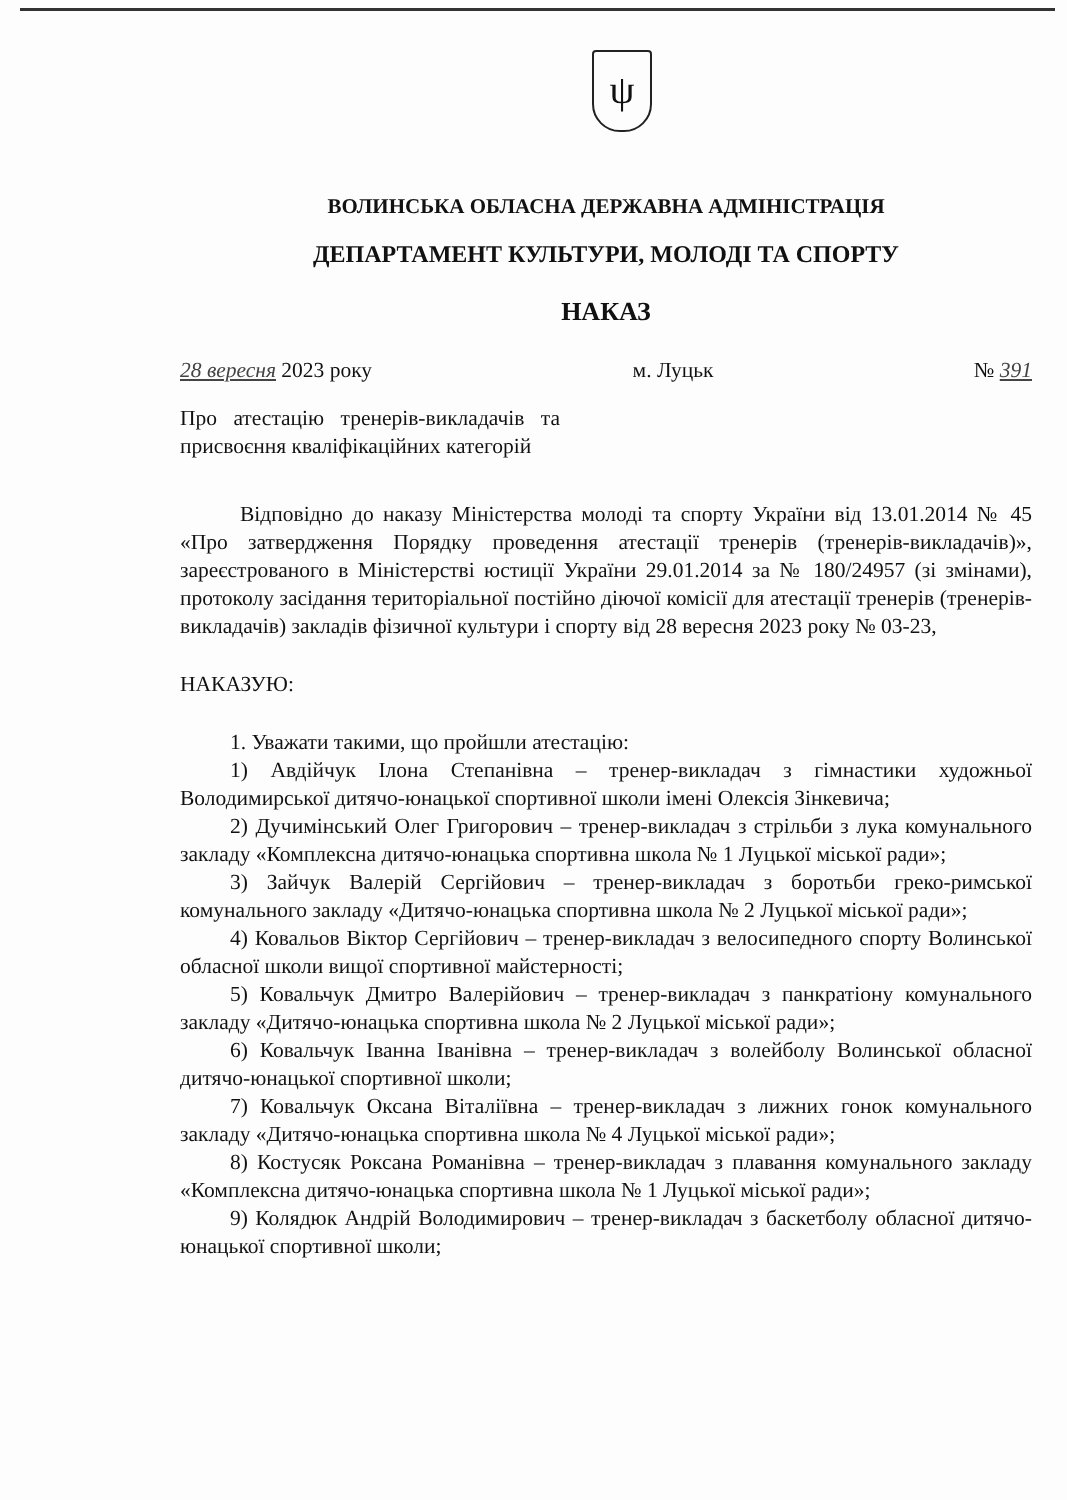ψ
ВОЛИНСЬКА ОБЛАСНА ДЕРЖАВНА АДМІНІСТРАЦІЯ
ДЕПАРТАМЕНТ КУЛЬТУРИ, МОЛОДІ ТА СПОРТУ
НАКАЗ
28 вересня 2023 року м. Луцьк № 391
Про атестацію тренерів-викладачів та присвоєння кваліфікаційних категорій
Відповідно до наказу Міністерства молоді та спорту України від 13.01.2014 № 45 «Про затвердження Порядку проведення атестації тренерів (тренерів-викладачів)», зареєстрованого в Міністерстві юстиції України 29.01.2014 за № 180/24957 (зі змінами), протоколу засідання територіальної постійно діючої комісії для атестації тренерів (тренерів-викладачів) закладів фізичної культури і спорту від 28 вересня 2023 року № 03-23,
НАКАЗУЮ:
1. Уважати такими, що пройшли атестацію:
1) Авдійчук Ілона Степанівна – тренер-викладач з гімнастики художньої Володимирської дитячо-юнацької спортивної школи імені Олексія Зінкевича;
2) Дучимінський Олег Григорович – тренер-викладач з стрільби з лука комунального закладу «Комплексна дитячо-юнацька спортивна школа № 1 Луцької міської ради»;
3) Зайчук Валерій Сергійович – тренер-викладач з боротьби греко-римської комунального закладу «Дитячо-юнацька спортивна школа № 2 Луцької міської ради»;
4) Ковальов Віктор Сергійович – тренер-викладач з велосипедного спорту Волинської обласної школи вищої спортивної майстерності;
5) Ковальчук Дмитро Валерійович – тренер-викладач з панкратіону комунального закладу «Дитячо-юнацька спортивна школа № 2 Луцької міської ради»;
6) Ковальчук Іванна Іванівна – тренер-викладач з волейболу Волинської обласної дитячо-юнацької спортивної школи;
7) Ковальчук Оксана Віталіївна – тренер-викладач з лижних гонок комунального закладу «Дитячо-юнацька спортивна школа № 4 Луцької міської ради»;
8) Костусяк Роксана Романівна – тренер-викладач з плавання комунального закладу «Комплексна дитячо-юнацька спортивна школа № 1 Луцької міської ради»;
9) Колядюк Андрій Володимирович – тренер-викладач з баскетболу обласної дитячо-юнацької спортивної школи;